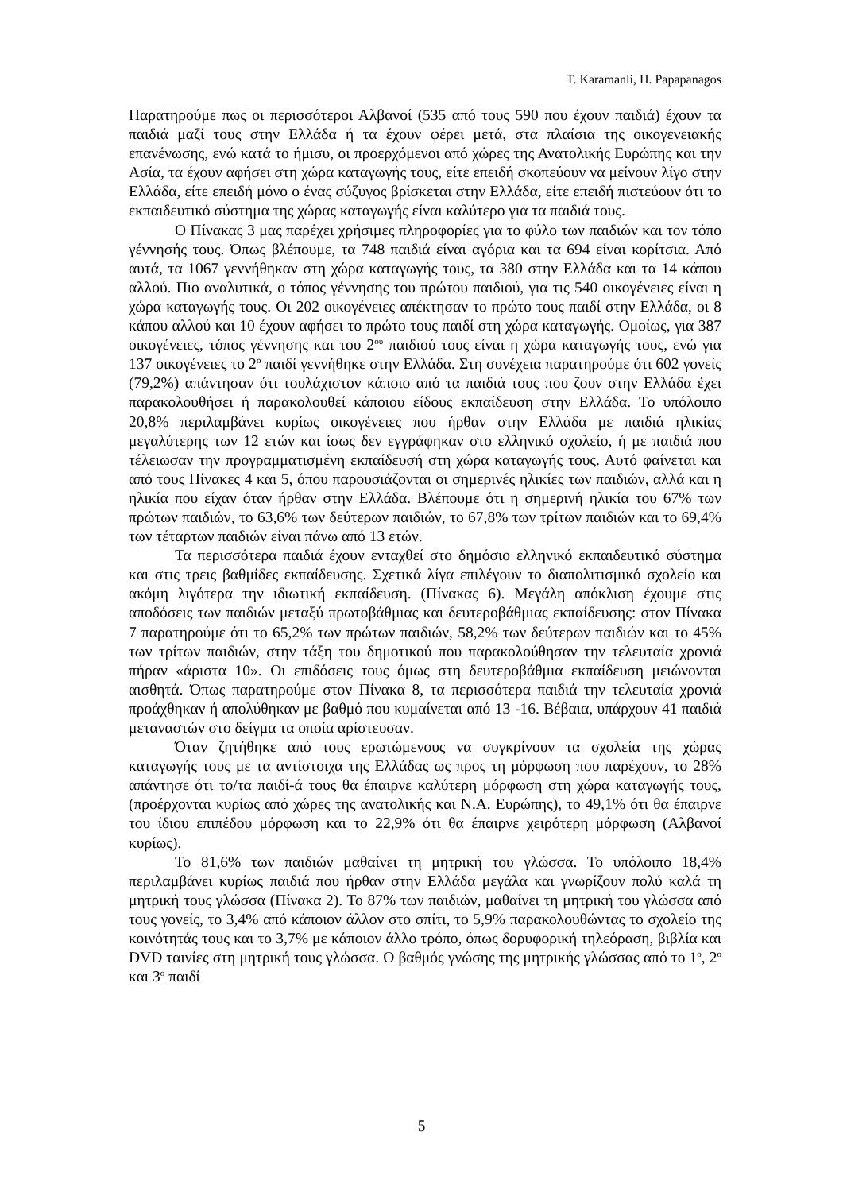T. Karamanli, H. Papapanagos
Παρατηρούμε πως οι περισσότεροι Αλβανοί (535 από τους 590 που έχουν παιδιά) έχουν τα παιδιά μαζί τους στην Ελλάδα ή τα έχουν φέρει μετά, στα πλαίσια της οικογενειακής επανένωσης, ενώ κατά το ήμισυ, οι προερχόμενοι από χώρες της Ανατολικής Ευρώπης και την Ασία, τα έχουν αφήσει στη χώρα καταγωγής τους, είτε επειδή σκοπεύουν να μείνουν λίγο στην Ελλάδα, είτε επειδή μόνο ο ένας σύζυγος βρίσκεται στην Ελλάδα, είτε επειδή πιστεύουν ότι το εκπαιδευτικό σύστημα της χώρας καταγωγής είναι καλύτερο για τα παιδιά τους.
Ο Πίνακας 3 μας παρέχει χρήσιμες πληροφορίες για το φύλο των παιδιών και τον τόπο γέννησής τους. Όπως βλέπουμε, τα 748 παιδιά είναι αγόρια και τα 694 είναι κορίτσια. Από αυτά, τα 1067 γεννήθηκαν στη χώρα καταγωγής τους, τα 380 στην Ελλάδα και τα 14 κάπου αλλού. Πιο αναλυτικά, ο τόπος γέννησης του πρώτου παιδιού, για τις 540 οικογένειες είναι η χώρα καταγωγής τους. Οι 202 οικογένειες απέκτησαν το πρώτο τους παιδί στην Ελλάδα, οι 8 κάπου αλλού και 10 έχουν αφήσει το πρώτο τους παιδί στη χώρα καταγωγής. Ομοίως, για 387 οικογένειες, τόπος γέννησης και του 2<sup>ου</sup> παιδιού τους είναι η χώρα καταγωγής τους, ενώ για 137 οικογένειες το 2<sup>ο</sup> παιδί γεννήθηκε στην Ελλάδα. Στη συνέχεια παρατηρούμε ότι 602 γονείς (79,2%) απάντησαν ότι τουλάχιστον κάποιο από τα παιδιά τους που ζουν στην Ελλάδα έχει παρακολουθήσει ή παρακολουθεί κάποιου είδους εκπαίδευση στην Ελλάδα. Το υπόλοιπο 20,8% περιλαμβάνει κυρίως οικογένειες που ήρθαν στην Ελλάδα με παιδιά ηλικίας μεγαλύτερης των 12 ετών και ίσως δεν εγγράφηκαν στο ελληνικό σχολείο, ή με παιδιά που τέλειωσαν την προγραμματισμένη εκπαίδευσή στη χώρα καταγωγής τους. Αυτό φαίνεται και από τους Πίνακες 4 και 5, όπου παρουσιάζονται οι σημερινές ηλικίες των παιδιών, αλλά και η ηλικία που είχαν όταν ήρθαν στην Ελλάδα. Βλέπουμε ότι η σημερινή ηλικία του 67% των πρώτων παιδιών, το 63,6% των δεύτερων παιδιών, το 67,8% των τρίτων παιδιών και το 69,4% των τέταρτων παιδιών είναι πάνω από 13 ετών.
Τα περισσότερα παιδιά έχουν ενταχθεί στο δημόσιο ελληνικό εκπαιδευτικό σύστημα και στις τρεις βαθμίδες εκπαίδευσης. Σχετικά λίγα επιλέγουν το διαπολιτισμικό σχολείο και ακόμη λιγότερα την ιδιωτική εκπαίδευση. (Πίνακας 6). Μεγάλη απόκλιση έχουμε στις αποδόσεις των παιδιών μεταξύ πρωτοβάθμιας και δευτεροβάθμιας εκπαίδευσης: στον Πίνακα 7 παρατηρούμε ότι το 65,2% των πρώτων παιδιών, 58,2% των δεύτερων παιδιών και το 45% των τρίτων παιδιών, στην τάξη του δημοτικού που παρακολούθησαν την τελευταία χρονιά πήραν «άριστα 10». Οι επιδόσεις τους όμως στη δευτεροβάθμια εκπαίδευση μειώνονται αισθητά. Όπως παρατηρούμε στον Πίνακα 8, τα περισσότερα παιδιά την τελευταία χρονιά προάχθηκαν ή απολύθηκαν με βαθμό που κυμαίνεται από 13 -16. Βέβαια, υπάρχουν 41 παιδιά μεταναστών στο δείγμα τα οποία αρίστευσαν.
Όταν ζητήθηκε από τους ερωτώμενους να συγκρίνουν τα σχολεία της χώρας καταγωγής τους με τα αντίστοιχα της Ελλάδας ως προς τη μόρφωση που παρέχουν, το 28% απάντησε ότι το/τα παιδί-ά τους θα έπαιρνε καλύτερη μόρφωση στη χώρα καταγωγής τους, (προέρχονται κυρίως από χώρες της ανατολικής και Ν.Α. Ευρώπης), το 49,1% ότι θα έπαιρνε του ίδιου επιπέδου μόρφωση και το 22,9% ότι θα έπαιρνε χειρότερη μόρφωση (Αλβανοί κυρίως).
Το 81,6% των παιδιών μαθαίνει τη μητρική του γλώσσα. Το υπόλοιπο 18,4% περιλαμβάνει κυρίως παιδιά που ήρθαν στην Ελλάδα μεγάλα και γνωρίζουν πολύ καλά τη μητρική τους γλώσσα (Πίνακα 2). Το 87% των παιδιών, μαθαίνει τη μητρική του γλώσσα από τους γονείς, το 3,4% από κάποιον άλλον στο σπίτι, το 5,9% παρακολουθώντας το σχολείο της κοινότητάς τους και το 3,7% με κάποιον άλλο τρόπο, όπως δορυφορική τηλεόραση, βιβλία και DVD ταινίες στη μητρική τους γλώσσα. Ο βαθμός γνώσης της μητρικής γλώσσας από το 1<sup>ο</sup>, 2<sup>ο</sup> και 3<sup>ο</sup> παιδί
5